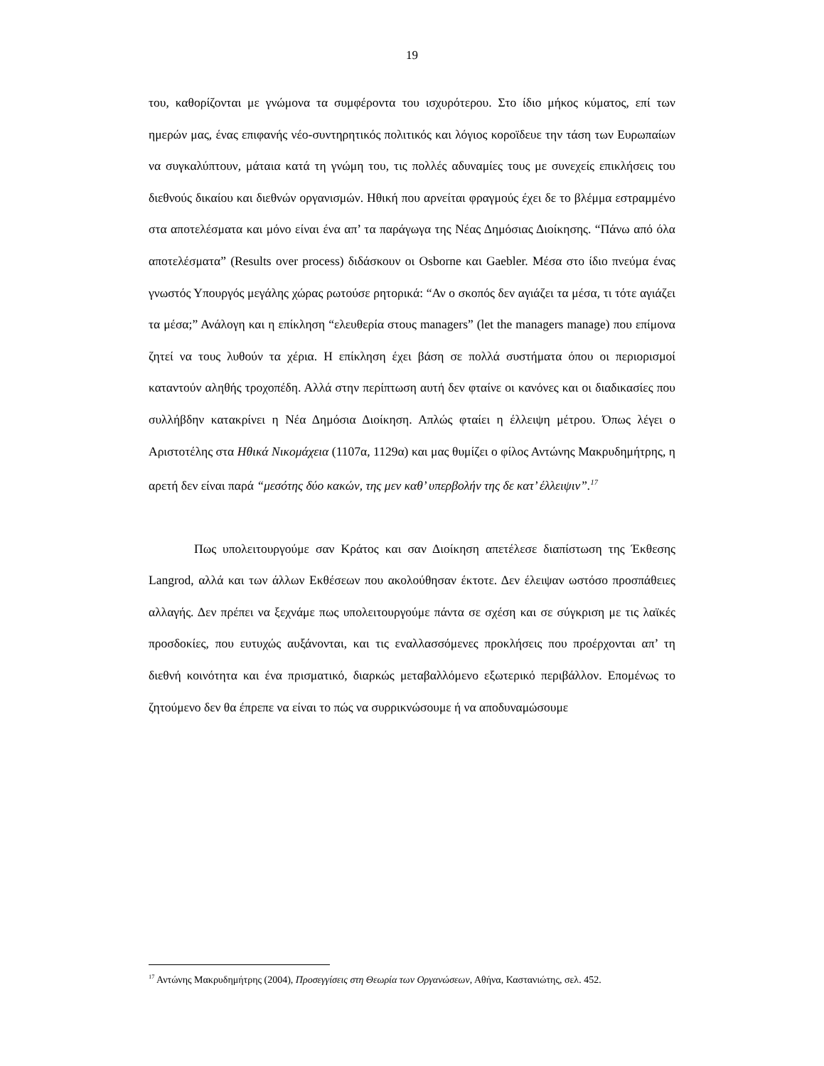19
του, καθορίζονται με γνώμονα τα συμφέροντα του ισχυρότερου. Στο ίδιο μήκος κύματος, επί των ημερών μας, ένας επιφανής νέο-συντηρητικός πολιτικός και λόγιος κοροϊδευε την τάση των Ευρωπαίων να συγκαλύπτουν, μάταια κατά τη γνώμη του, τις πολλές αδυναμίες τους με συνεχείς επικλήσεις του διεθνούς δικαίου και διεθνών οργανισμών. Ηθική που αρνείται φραγμούς έχει δε το βλέμμα εστραμμένο στα αποτελέσματα και μόνο είναι ένα απ’ τα παράγωγα της Νέας Δημόσιας Διοίκησης. “Πάνω από όλα αποτελέσματα” (Results over process) διδάσκουν οι Osborne και Gaebler. Μέσα στο ίδιο πνεύμα ένας γνωστός Υπουργός μεγάλης χώρας ρωτούσε ρητορικά: “Αν ο σκοπός δεν αγιάζει τα μέσα, τι τότε αγιάζει τα μέσα;” Ανάλογη και η επίκληση “ελευθερία στους managers” (let the managers manage) που επίμονα ζητεί να τους λυθούν τα χέρια. Η επίκληση έχει βάση σε πολλά συστήματα όπου οι περιορισμοί καταντούν αληθής τροχοπέδη. Αλλά στην περίπτωση αυτή δεν φταίνε οι κανόνες και οι διαδικασίες που συλλήβδην κατακρίνει η Νέα Δημόσια Διοίκηση. Απλώς φταίει η έλλειψη μέτρου. Όπως λέγει ο Αριστοτέλης στα Ηθικά Νικομάχεια (1107α, 1129α) και μας θυμίζει ο φίλος Αντώνης Μακρυδημήτρης, η αρετή δεν είναι παρά “μεσότης δύο κακών, της μεν καθ’ υπερβολήν της δε κατ’ έλλειψιν”.<sup>17</sup>
Πως υπολειτουργούμε σαν Κράτος και σαν Διοίκηση απετέλεσε διαπίστωση της Έκθεσης Langrod, αλλά και των άλλων Εκθέσεων που ακολούθησαν έκτοτε. Δεν έλειψαν ωστόσο προσπάθειες αλλαγής. Δεν πρέπει να ξεχνάμε πως υπολειτουργούμε πάντα σε σχέση και σε σύγκριση με τις λαϊκές προσδοκίες, που ευτυχώς αυξάνονται, και τις εναλλασσόμενες προκλήσεις που προέρχονται απ’ τη διεθνή κοινότητα και ένα πρισματικό, διαρκώς μεταβαλλόμενο εξωτερικό περιβάλλον. Επομένως το ζητούμενο δεν θα έπρεπε να είναι το πώς να συρρικνώσουμε ή να αποδυναμώσουμε
<sup>17</sup> Αντώνης Μακρυδημήτρης (2004), Προσεγγίσεις στη Θεωρία των Οργανώσεων, Αθήνα, Καστανιώτης, σελ. 452.